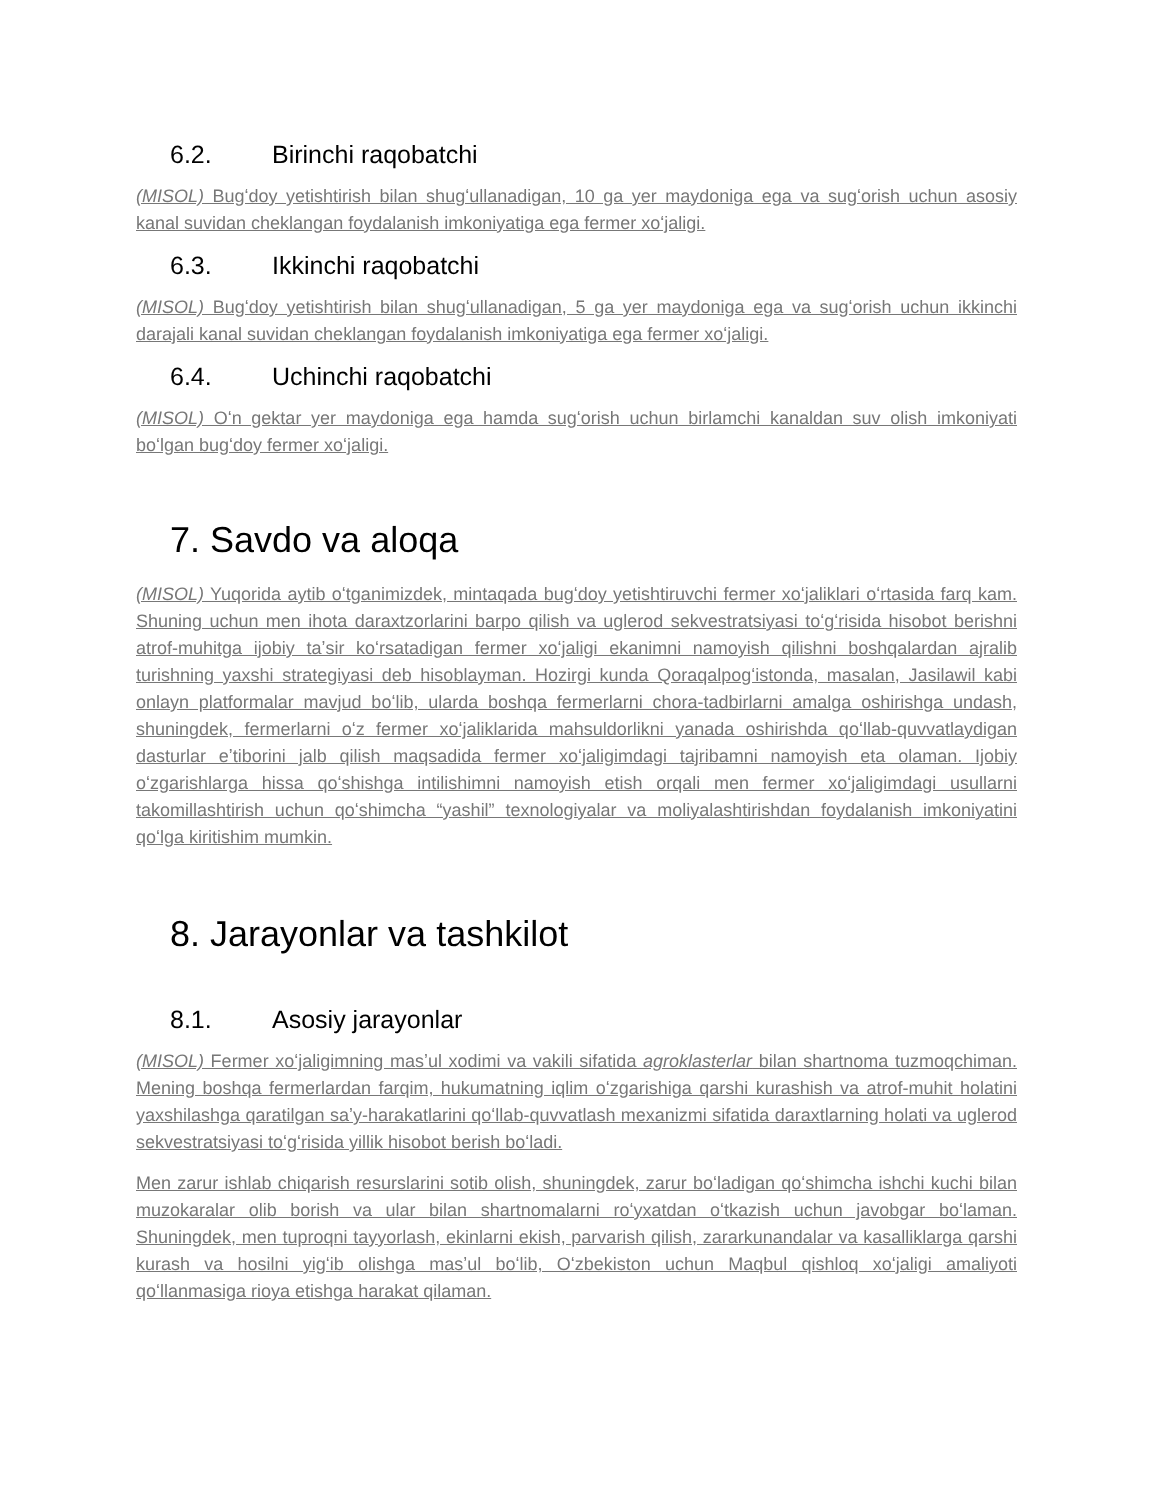6.2. Birinchi raqobatchi
(MISOL) Bugʻdoy yetishtirish bilan shugʻullanadigan, 10 ga yer maydoniga ega va sugʻorish uchun asosiy kanal suvidan cheklangan foydalanish imkoniyatiga ega fermer xoʻjaligi.
6.3. Ikkinchi raqobatchi
(MISOL) Bugʻdoy yetishtirish bilan shugʻullanadigan, 5 ga yer maydoniga ega va sugʻorish uchun ikkinchi darajali kanal suvidan cheklangan foydalanish imkoniyatiga ega fermer xoʻjaligi.
6.4. Uchinchi raqobatchi
(MISOL) Oʻn gektar yer maydoniga ega hamda sugʻorish uchun birlamchi kanaldan suv olish imkoniyati boʻlgan bugʻdoy fermer xoʻjaligi.
7. Savdo va aloqa
(MISOL) Yuqorida aytib oʻtganimizdek, mintaqada bugʻdoy yetishtiruvchi fermer xoʻjaliklari oʻrtasida farq kam. Shuning uchun men ihota daraxtzorlarini barpo qilish va uglerod sekvestratsiyasi toʻgʻrisida hisobot berishni atrof-muhitga ijobiy taʼsir koʻrsatadigan fermer xoʻjaligi ekanimni namoyish qilishni boshqalardan ajralib turishning yaxshi strategiyasi deb hisoblayman. Hozirgi kunda Qoraqalpogʻistonda, masalan, Jasilawil kabi onlayn platformalar mavjud boʻlib, ularda boshqa fermerlarni chora-tadbirlarni amalga oshirishga undash, shuningdek, fermerlarni oʻz fermer xoʻjaliklarida mahsuldorlikni yanada oshirishda qoʻllab-quvvatlaydigan dasturlar eʼtiborini jalb qilish maqsadida fermer xoʻjaligimdagi tajribamni namoyish eta olaman. Ijobiy oʻzgarishlarga hissa qoʻshishga intilishimni namoyish etish orqali men fermer xoʻjaligimdagi usullarni takomillashtirish uchun qoʻshimcha “yashil” texnologiyalar va moliyalashtirishdan foydalanish imkoniyatini qoʻlga kiritishim mumkin.
8. Jarayonlar va tashkilot
8.1. Asosiy jarayonlar
(MISOL) Fermer xoʻjaligimning masʼul xodimi va vakili sifatida agroklasterlar bilan shartnoma tuzmoqchiman. Mening boshqa fermerlardan farqim, hukumatning iqlim oʻzgarishiga qarshi kurashish va atrof-muhit holatini yaxshilashga qaratilgan saʼy-harakatlarini qoʻllab-quvvatlash mexanizmi sifatida daraxtlarning holati va uglerod sekvestratsiyasi toʻgʻrisida yillik hisobot berish boʻladi.
Men zarur ishlab chiqarish resurslarini sotib olish, shuningdek, zarur boʻladigan qoʻshimcha ishchi kuchi bilan muzokaralar olib borish va ular bilan shartnomalarni roʻyxatdan oʻtkazish uchun javobgar boʻlaman. Shuningdek, men tuproqni tayyorlash, ekinlarni ekish, parvarish qilish, zararkunandalar va kasalliklarga qarshi kurash va hosilni yigʻib olishga masʼul boʻlib, Oʻzbekiston uchun Maqbul qishloq xoʻjaligi amaliyoti qoʻllanmasiga rioya etishga harakat qilaman.